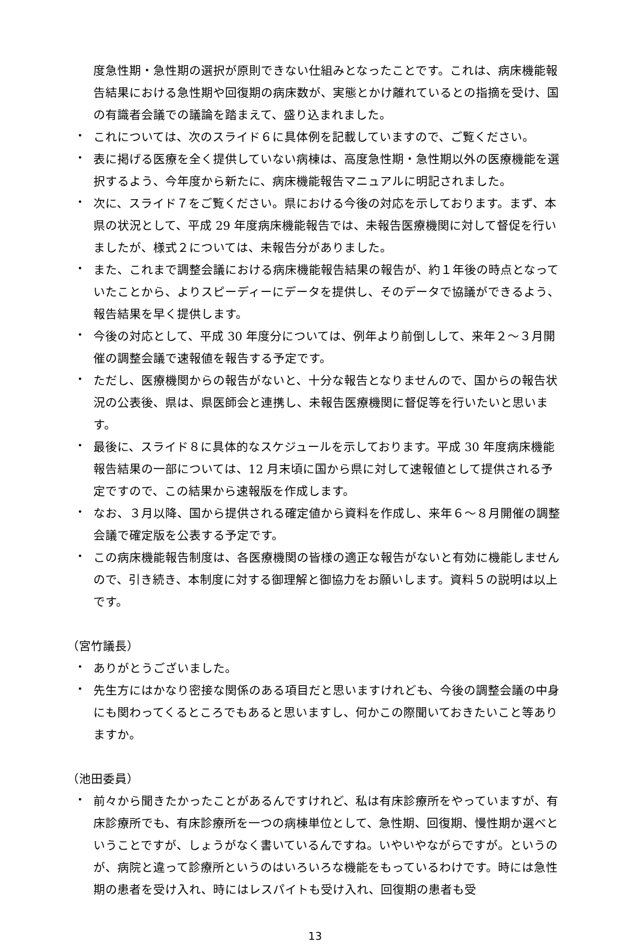度急性期・急性期の選択が原則できない仕組みとなったことです。これは、病床機能報告結果における急性期や回復期の病床数が、実態とかけ離れているとの指摘を受け、国の有識者会議での議論を踏まえて、盛り込まれました。
・
これについては、次のスライド６に具体例を記載していますので、ご覧ください。
・
表に掲げる医療を全く提供していない病棟は、高度急性期・急性期以外の医療機能を選択するよう、今年度から新たに、病床機能報告マニュアルに明記されました。
・
次に、スライド７をご覧ください。県における今後の対応を示しております。まず、本県の状況として、平成 29 年度病床機能報告では、未報告医療機関に対して督促を行いましたが、様式２については、未報告分がありました。
・
また、これまで調整会議における病床機能報告結果の報告が、約１年後の時点となっていたことから、よりスピーディーにデータを提供し、そのデータで協議ができるよう、報告結果を早く提供します。
・
今後の対応として、平成 30 年度分については、例年より前倒しして、来年２～３月開催の調整会議で速報値を報告する予定です。
・
ただし、医療機関からの報告がないと、十分な報告となりませんので、国からの報告状況の公表後、県は、県医師会と連携し、未報告医療機関に督促等を行いたいと思います。
・
最後に、スライド８に具体的なスケジュールを示しております。平成 30 年度病床機能報告結果の一部については、12 月末頃に国から県に対して速報値として提供される予定ですので、この結果から速報版を作成します。
・
なお、３月以降、国から提供される確定値から資料を作成し、来年６～８月開催の調整会議で確定版を公表する予定です。
・
この病床機能報告制度は、各医療機関の皆様の適正な報告がないと有効に機能しませんので、引き続き、本制度に対する御理解と御協力をお願いします。資料５の説明は以上です。
（宮竹議長）
・
ありがとうございました。
・
先生方にはかなり密接な関係のある項目だと思いますけれども、今後の調整会議の中身にも関わってくるところでもあると思いますし、何かこの際聞いておきたいこと等ありますか。
（池田委員）
・
前々から聞きたかったことがあるんですけれど、私は有床診療所をやっていますが、有床診療所でも、有床診療所を一つの病棟単位として、急性期、回復期、慢性期か選べということですが、しょうがなく書いているんですね。いやいやながらですが。というのが、病院と違って診療所というのはいろいろな機能をもっているわけです。時には急性期の患者を受け入れ、時にはレスパイトも受け入れ、回復期の患者も受
13